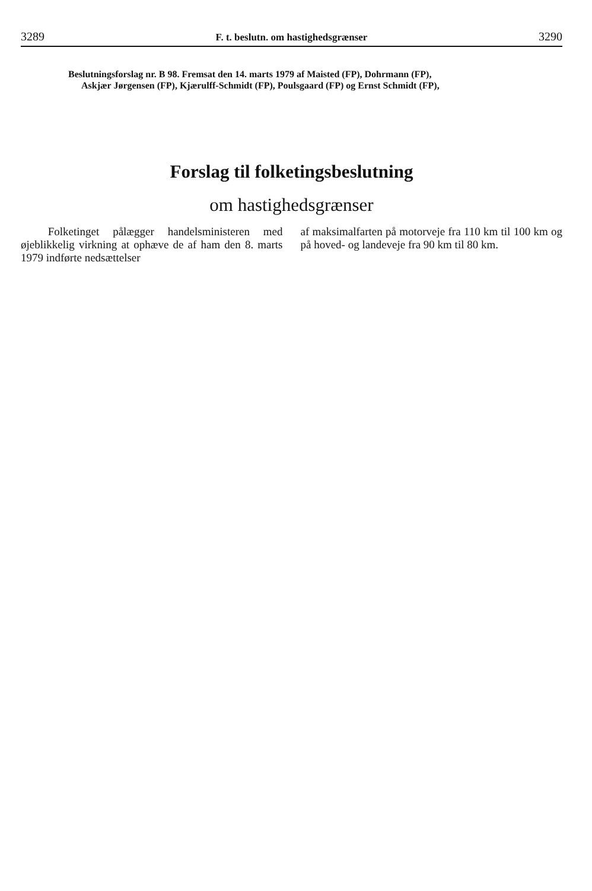3289 F. t. beslutn. om hastighedsgrænser 3290
Beslutningsforslag nr. B 98. Fremsat den 14. marts 1979 af Maisted (FP), Dohrmann (FP),
Askjær Jørgensen (FP), Kjærulff-Schmidt (FP), Poulsgaard (FP) og Ernst Schmidt (FP),
Forslag til folketingsbeslutning
om hastighedsgrænser
Folketinget pålægger handelsministeren med øjeblikkelig virkning at ophæve de af ham den 8. marts 1979 indførte nedsættelser
af maksimalfarten på motorveje fra 110 km til 100 km og på hoved- og landeveje fra 90 km til 80 km.